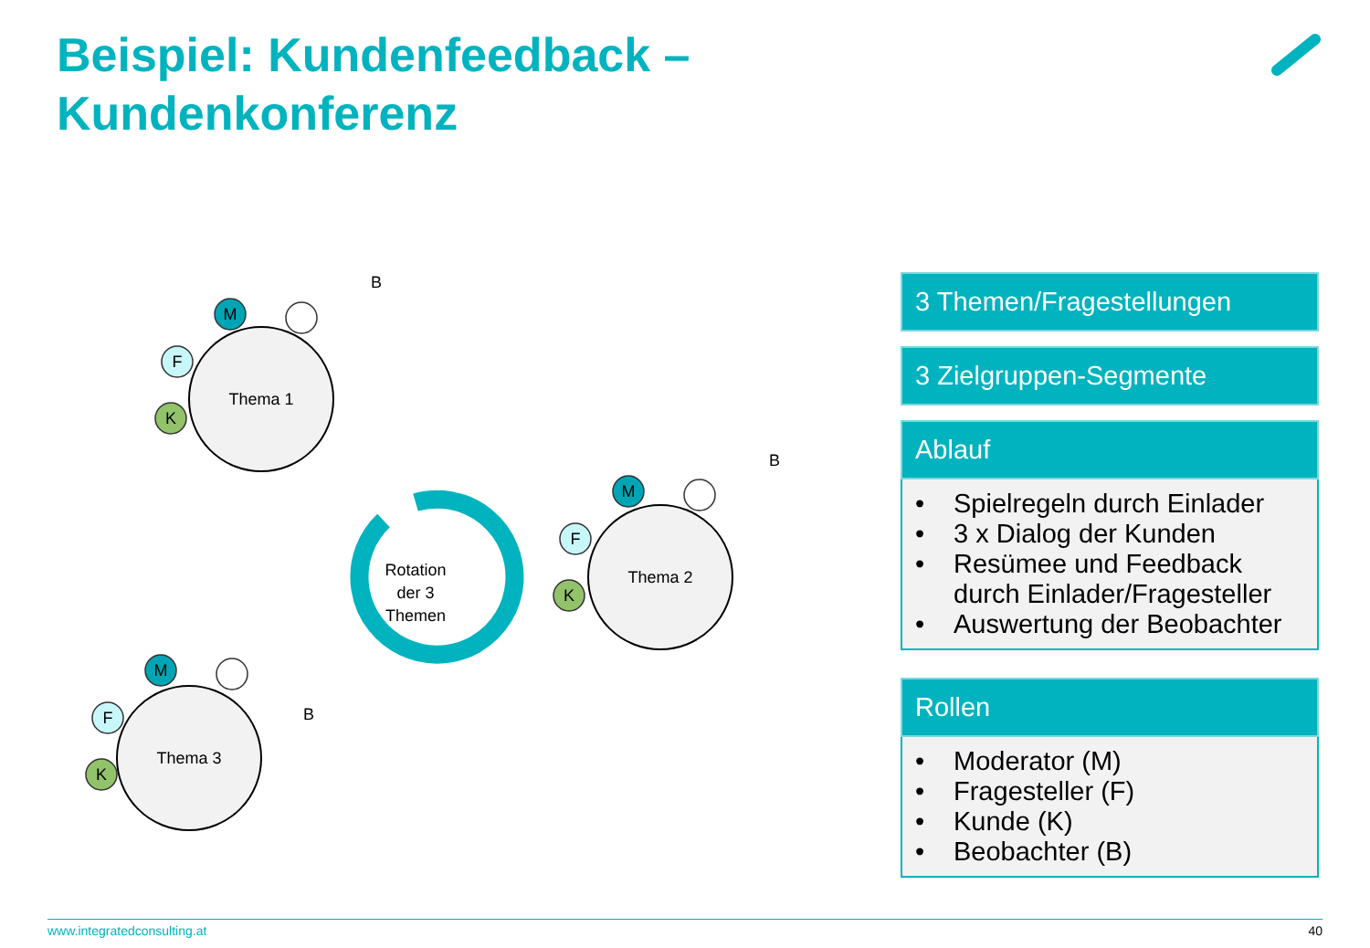Beispiel: Kundenfeedback –
Kundenkonferenz
Thema 1
Thema 2
Thema 3
Rotation
der 3
Themen
M
F
K
B
M
F
K
B
M
F
K
B
3 Themen/Fragestellungen
3 Zielgruppen-Segmente
Ablauf
• Spielregeln durch Einlader
• 3 x Dialog der Kunden
• Resümee und Feedback durch Einlader/Fragesteller
• Auswertung der Beobachter
Rollen
• Moderator (M)
• Fragesteller (F)
• Kunde (K)
• Beobachter (B)
www.integratedconsulting.at 40